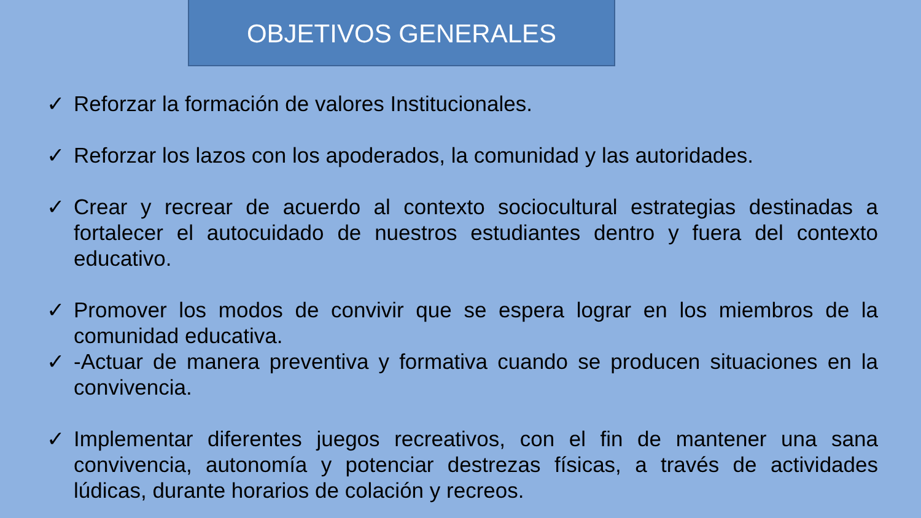OBJETIVOS GENERALES
✓ Reforzar la formación de valores Institucionales.
✓ Reforzar los lazos con los apoderados, la comunidad y las autoridades.
✓ Crear y recrear de acuerdo al contexto sociocultural estrategias destinadas a fortalecer el autocuidado de nuestros estudiantes dentro y fuera del contexto educativo.
✓ Promover los modos de convivir que se espera lograr en los miembros de la comunidad educativa.
✓ -Actuar de manera preventiva y formativa cuando se producen situaciones en la convivencia.
✓ Implementar diferentes juegos recreativos, con el fin de mantener una sana convivencia, autonomía y potenciar destrezas físicas, a través de actividades lúdicas, durante horarios de colación y recreos.